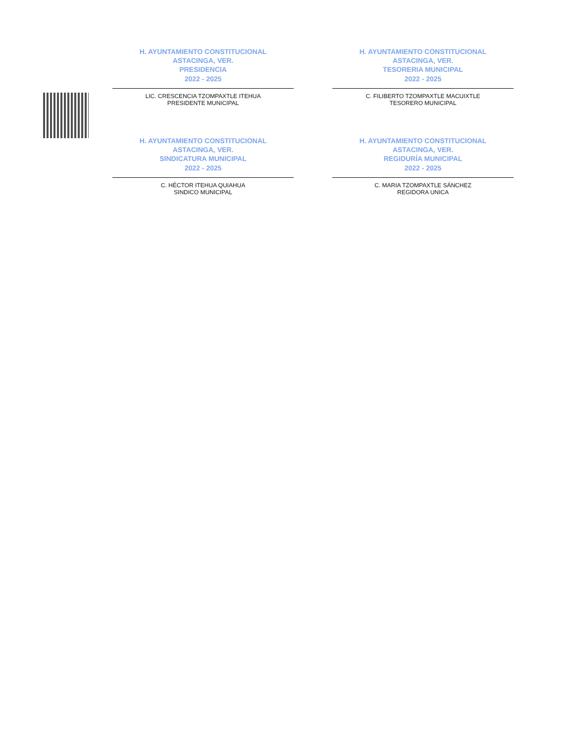H. AYUNTAMIENTO CONSTITUCIONAL
ASTACINGA, VER.
PRESIDENCIA
2022 - 2025
LIC. CRESCENCIA TZOMPAXTLE ITEHUA
PRESIDENTE MUNICIPAL
H. AYUNTAMIENTO CONSTITUCIONAL
ASTACINGA, VER.
TESORERIA MUNICIPAL
2022 - 2025
C. FILIBERTO TZOMPAXTLE MACUIXTLE
TESORERO MUNICIPAL
H. AYUNTAMIENTO CONSTITUCIONAL
ASTACINGA, VER.
SINDICATURA MUNICIPAL
2022 - 2025
C. HÉCTOR ITEHUA QUIAHUA
SINDICO MUNICIPAL
H. AYUNTAMIENTO CONSTITUCIONAL
ASTACINGA, VER.
REGIDURÍA MUNICIPAL
2022 - 2025
C. MARIA TZOMPAXTLE SÁNCHEZ
REGIDORA UNICA